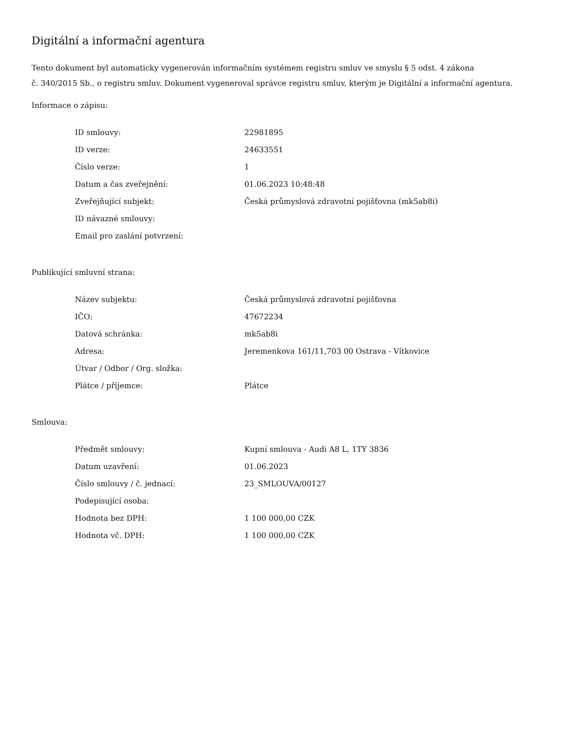Digitální a informační agentura
Tento dokument byl automaticky vygenerován informačním systémem registru smluv ve smyslu § 5 odst. 4 zákona
č. 340/2015 Sb., o registru smluv. Dokument vygeneroval správce registru smluv, kterým je Digitální a informační agentura.
Informace o zápisu:
| ID smlouvy: | 22981895 |
| ID verze: | 24633551 |
| Číslo verze: | 1 |
| Datum a čas zveřejnění: | 01.06.2023 10:48:48 |
| Zveřejňující subjekt: | Česká průmyslová zdravotní pojišťovna (mk5ab8i) |
| ID návazné smlouvy: | |
| Email pro zaslání potvrzení: | |
Publikující smluvní strana:
| Název subjektu: | Česká průmyslová zdravotní pojišťovna |
| IČO: | 47672234 |
| Datová schránka: | mk5ab8i |
| Adresa: | Jeremenkova 161/11,703 00 Ostrava - Vítkovice |
| Útvar / Odbor / Org. složka: | |
| Plátce / příjemce: | Plátce |
Smlouva:
| Předmět smlouvy: | Kupní smlouva - Audi A8 L, 1TY 3836 |
| Datum uzavření: | 01.06.2023 |
| Číslo smlouvy / č. jednací: | 23_SMLOUVA/00127 |
| Podepisující osoba: | |
| Hodnota bez DPH: | 1 100 000,00 CZK |
| Hodnota vč. DPH: | 1 100 000,00 CZK |